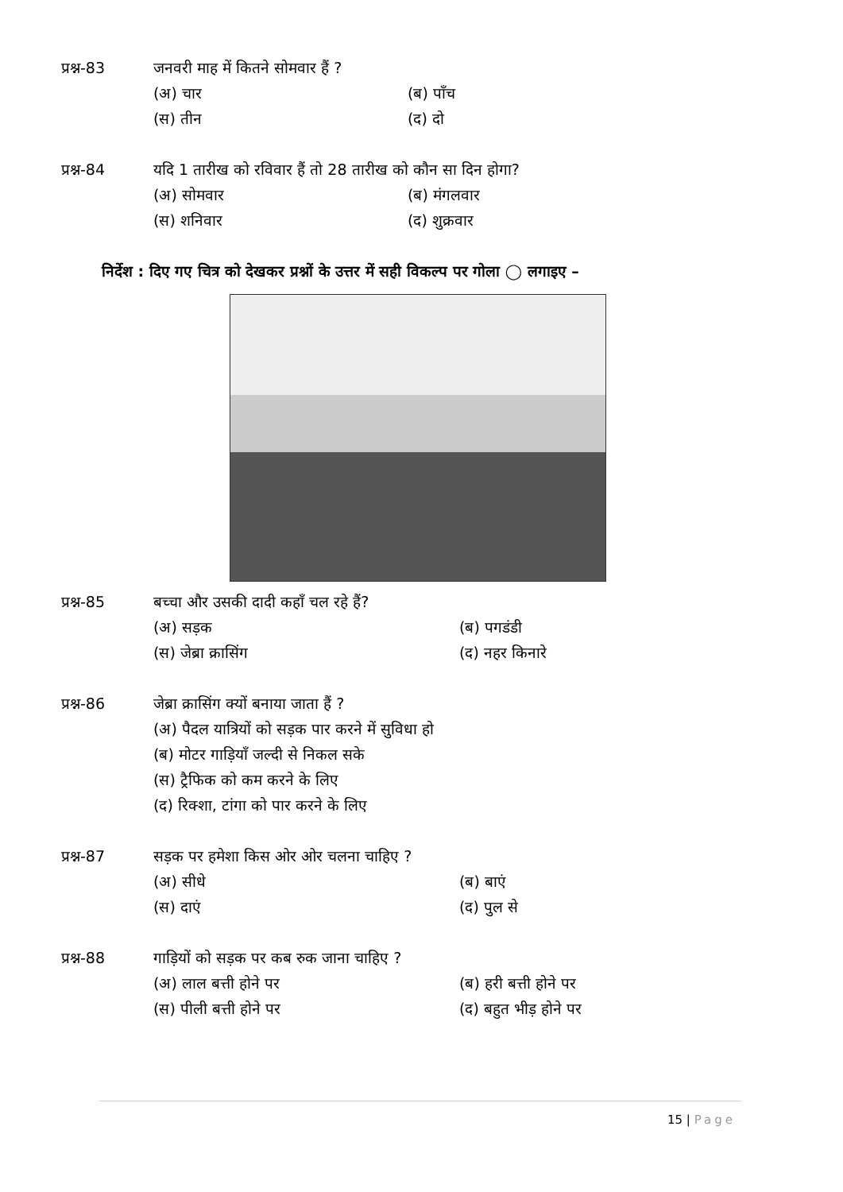प्रश्न-83 जनवरी माह में कितने सोमवार हैं ?
(अ) चार
(ब) पाँच
(स) तीन
(द) दो
प्रश्न-84 यदि 1 तारीख को रविवार हैं तो 28 तारीख को कौन सा दिन होगा?
(अ) सोमवार
(ब) मंगलवार
(स) शनिवार
(द) शुक्रवार
निर्देश : दिए गए चित्र को देखकर प्रश्नों के उत्तर में सही विकल्प पर गोला ◯ लगाइए –
प्रश्न-85 बच्चा और उसकी दादी कहाँ चल रहे हैं?
(अ) सड़क
(ब) पगडंडी
(स) जेब्रा क्रासिंग
(द) नहर किनारे
प्रश्न-86 जेब्रा क्रासिंग क्यों बनाया जाता हैं ?
(अ) पैदल यात्रियों को सड़क पार करने में सुविधा हो
(ब) मोटर गाड़ियाँ जल्दी से निकल सके
(स) ट्रैफिक को कम करने के लिए
(द) रिक्शा, टांगा को पार करने के लिए
प्रश्न-87 सड़क पर हमेशा किस ओर ओर चलना चाहिए ?
(अ) सीधे
(ब) बाएं
(स) दाएं
(द) पुल से
प्रश्न-88 गाड़ियों को सड़क पर कब रुक जाना चाहिए ?
(अ) लाल बत्ती होने पर
(ब) हरी बत्ती होने पर
(स) पीली बत्ती होने पर
(द) बहुत भीड़ होने पर
15 | Page